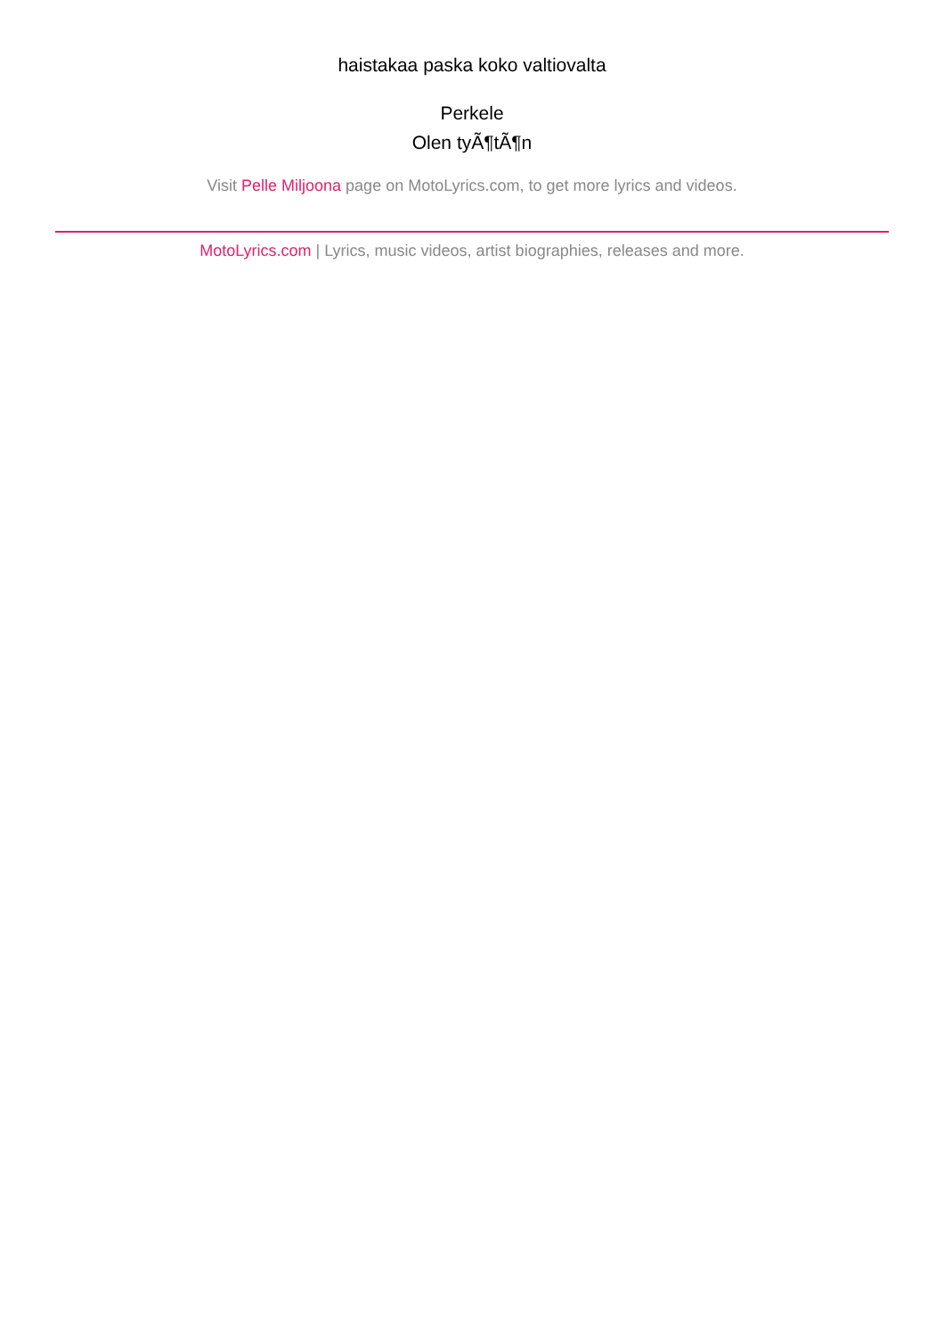haistakaa paska koko valtiovalta
Perkele
Olen tyÃ¶tÃ¶n
Visit Pelle Miljoona page on MotoLyrics.com, to get more lyrics and videos.
MotoLyrics.com | Lyrics, music videos, artist biographies, releases and more.